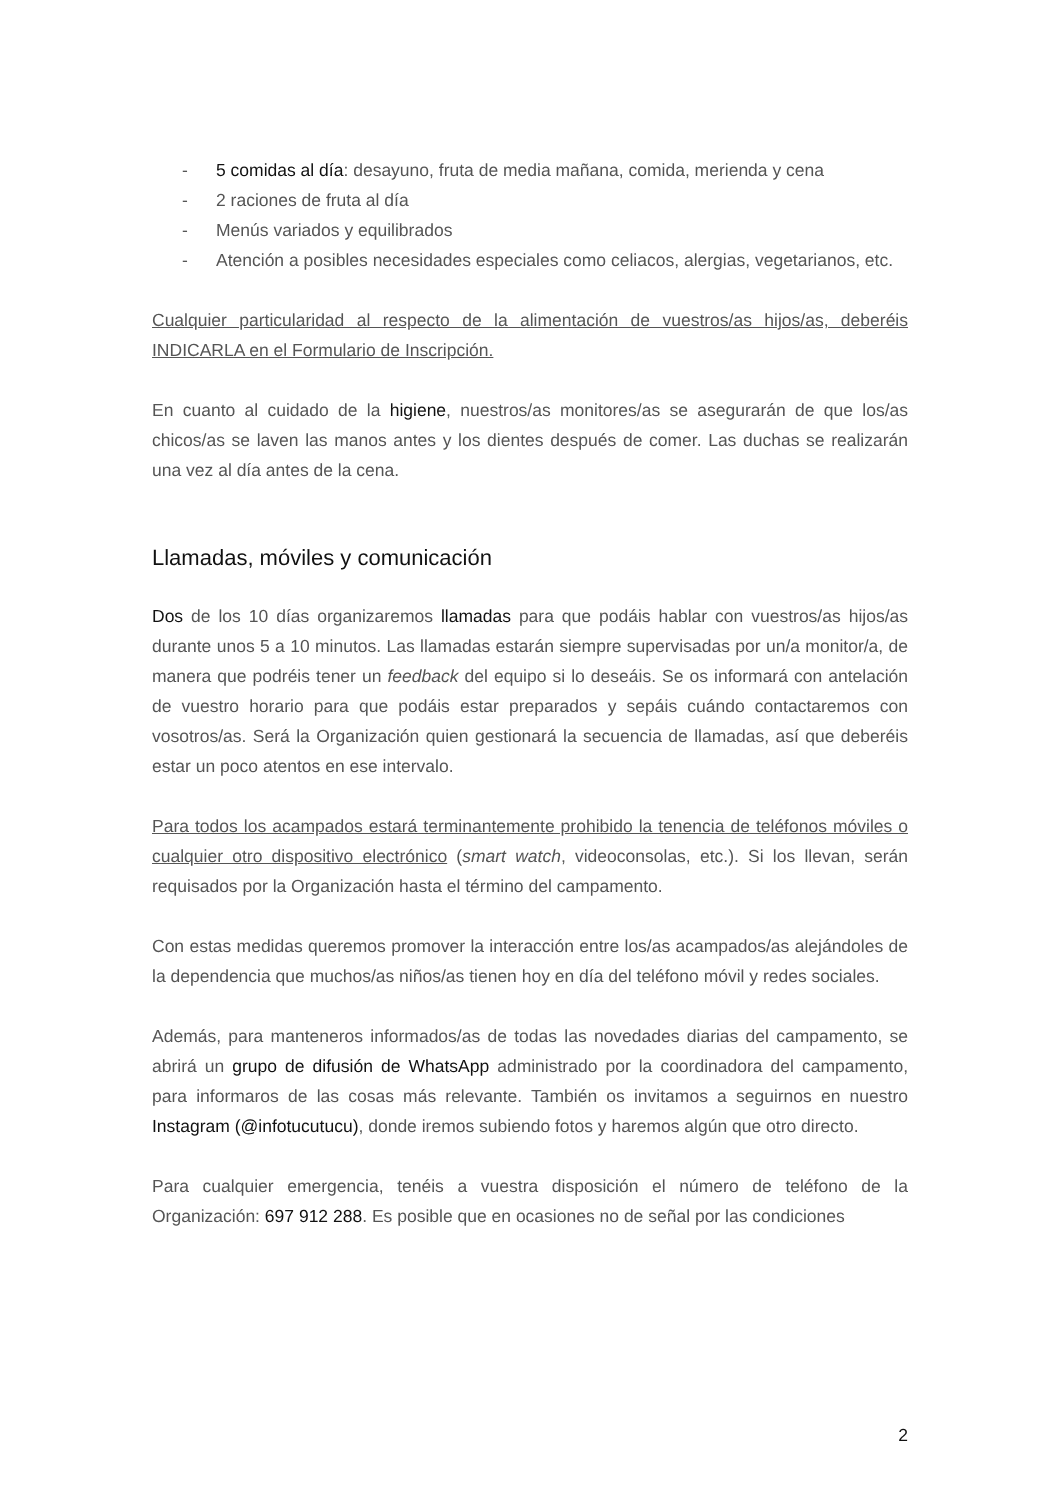- 5 comidas al día: desayuno, fruta de media mañana, comida, merienda y cena
- 2 raciones de fruta al día
- Menús variados y equilibrados
- Atención a posibles necesidades especiales como celiacos, alergias, vegetarianos, etc.
Cualquier particularidad al respecto de la alimentación de vuestros/as hijos/as, deberéis INDICARLA en el Formulario de Inscripción.
En cuanto al cuidado de la higiene, nuestros/as monitores/as se asegurarán de que los/as chicos/as se laven las manos antes y los dientes después de comer. Las duchas se realizarán una vez al día antes de la cena.
Llamadas, móviles y comunicación
Dos de los 10 días organizaremos llamadas para que podáis hablar con vuestros/as hijos/as durante unos 5 a 10 minutos. Las llamadas estarán siempre supervisadas por un/a monitor/a, de manera que podréis tener un feedback del equipo si lo deseáis. Se os informará con antelación de vuestro horario para que podáis estar preparados y sepáis cuándo contactaremos con vosotros/as. Será la Organización quien gestionará la secuencia de llamadas, así que deberéis estar un poco atentos en ese intervalo.
Para todos los acampados estará terminantemente prohibido la tenencia de teléfonos móviles o cualquier otro dispositivo electrónico (smart watch, videoconsolas, etc.). Si los llevan, serán requisados por la Organización hasta el término del campamento.
Con estas medidas queremos promover la interacción entre los/as acampados/as alejándoles de la dependencia que muchos/as niños/as tienen hoy en día del teléfono móvil y redes sociales.
Además, para manteneros informados/as de todas las novedades diarias del campamento, se abrirá un grupo de difusión de WhatsApp administrado por la coordinadora del campamento, para informaros de las cosas más relevante. También os invitamos a seguirnos en nuestro Instagram (@infotucutucu), donde iremos subiendo fotos y haremos algún que otro directo.
Para cualquier emergencia, tenéis a vuestra disposición el número de teléfono de la Organización: 697 912 288. Es posible que en ocasiones no de señal por las condiciones
2